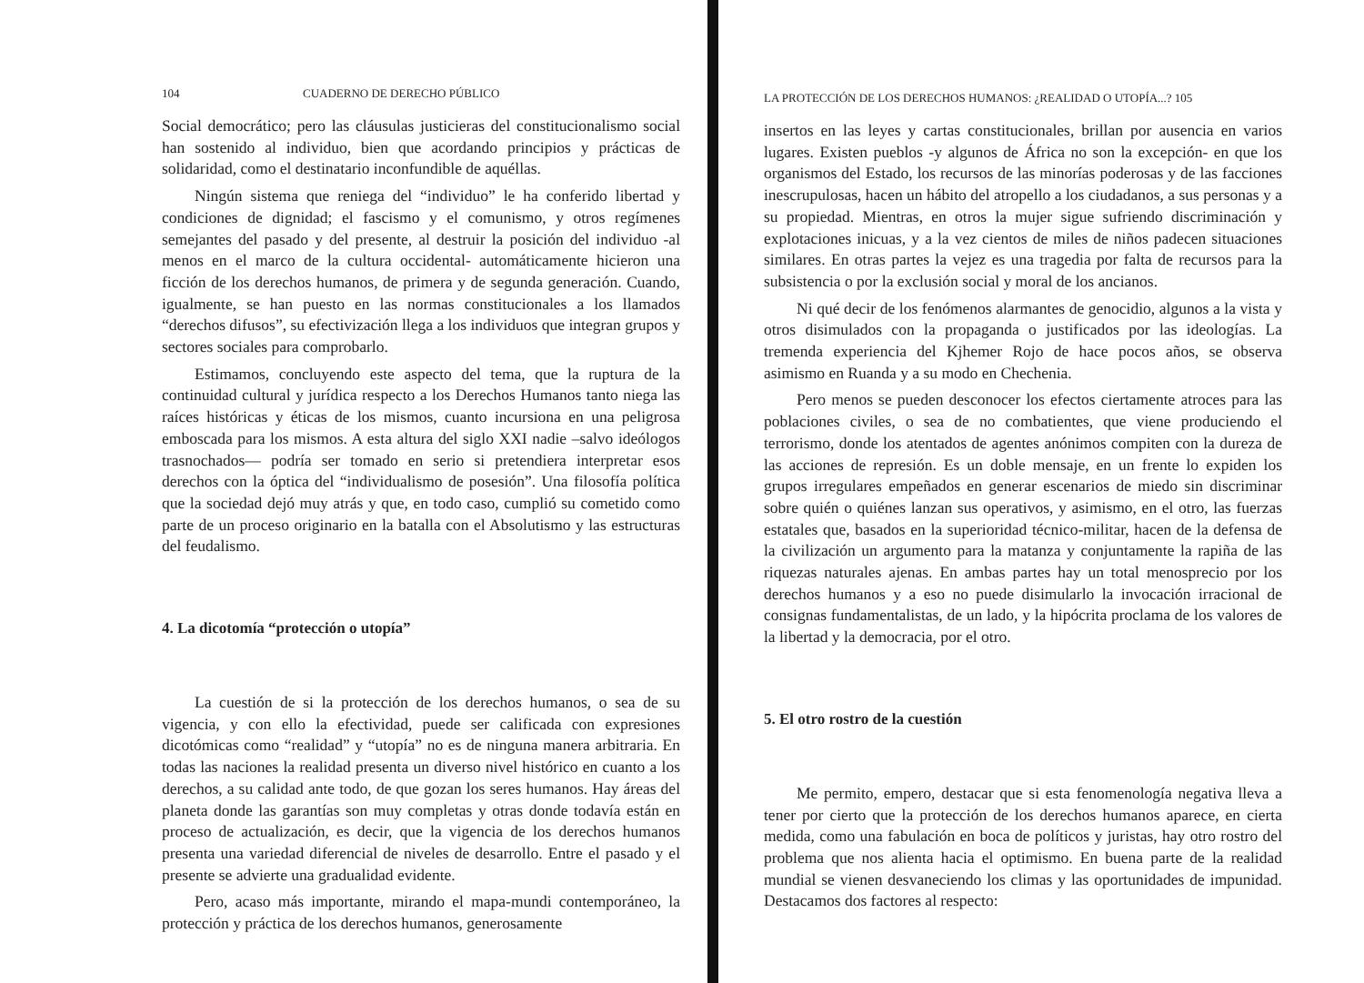104 CUADERNO DE DERECHO PÚBLICO
Social democrático; pero las cláusulas justicieras del constitucionalismo social han sostenido al individuo, bien que acordando principios y prácticas de solidaridad, como el destinatario inconfundible de aquéllas.
Ningún sistema que reniega del “individuo” le ha conferido libertad y condiciones de dignidad; el fascismo y el comunismo, y otros regímenes semejantes del pasado y del presente, al destruir la posición del individuo -al menos en el marco de la cultura occidental- automáticamente hicieron una ficción de los derechos humanos, de primera y de segunda generación. Cuando, igualmente, se han puesto en las normas constitucionales a los llamados “derechos difusos”, su efectivización llega a los individuos que integran grupos y sectores sociales para comprobarlo.
Estimamos, concluyendo este aspecto del tema, que la ruptura de la continuidad cultural y jurídica respecto a los Derechos Humanos tanto niega las raíces históricas y éticas de los mismos, cuanto incursiona en una peligrosa emboscada para los mismos. A esta altura del siglo XXI nadie –salvo ideólogos trasnochados— podría ser tomado en serio si pretendiera interpretar esos derechos con la óptica del “individualismo de posesión”. Una filosofía política que la sociedad dejó muy atrás y que, en todo caso, cumplió su cometido como parte de un proceso originario en la batalla con el Absolutismo y las estructuras del feudalismo.
4. La dicotomía “protección o utopía”
La cuestión de si la protección de los derechos humanos, o sea de su vigencia, y con ello la efectividad, puede ser calificada con expresiones dicotómicas como “realidad” y “utopía” no es de ninguna manera arbitraria. En todas las naciones la realidad presenta un diverso nivel histórico en cuanto a los derechos, a su calidad ante todo, de que gozan los seres humanos. Hay áreas del planeta donde las garantías son muy completas y otras donde todavía están en proceso de actualización, es decir, que la vigencia de los derechos humanos presenta una variedad diferencial de niveles de desarrollo. Entre el pasado y el presente se advierte una gradualidad evidente.
Pero, acaso más importante, mirando el mapa-mundi contemporáneo, la protección y práctica de los derechos humanos, generosamente
LA PROTECCIÓN DE LOS DERECHOS HUMANOS: ¿REALIDAD O UTOPÍA...? 105
insertos en las leyes y cartas constitucionales, brillan por ausencia en varios lugares. Existen pueblos -y algunos de África no son la excepción- en que los organismos del Estado, los recursos de las minorías poderosas y de las facciones inescrupulosas, hacen un hábito del atropello a los ciudadanos, a sus personas y a su propiedad. Mientras, en otros la mujer sigue sufriendo discriminación y explotaciones inicuas, y a la vez cientos de miles de niños padecen situaciones similares. En otras partes la vejez es una tragedia por falta de recursos para la subsistencia o por la exclusión social y moral de los ancianos.
Ni qué decir de los fenómenos alarmantes de genocidio, algunos a la vista y otros disimulados con la propaganda o justificados por las ideologías. La tremenda experiencia del Kjhemer Rojo de hace pocos años, se observa asimismo en Ruanda y a su modo en Chechenia.
Pero menos se pueden desconocer los efectos ciertamente atroces para las poblaciones civiles, o sea de no combatientes, que viene produciendo el terrorismo, donde los atentados de agentes anónimos compiten con la dureza de las acciones de represión. Es un doble mensaje, en un frente lo expiden los grupos irregulares empeñados en generar escenarios de miedo sin discriminar sobre quién o quiénes lanzan sus operativos, y asimismo, en el otro, las fuerzas estatales que, basados en la superioridad técnico-militar, hacen de la defensa de la civilización un argumento para la matanza y conjuntamente la rapiña de las riquezas naturales ajenas. En ambas partes hay un total menosprecio por los derechos humanos y a eso no puede disimularlo la invocación irracional de consignas fundamentalistas, de un lado, y la hipócrita proclama de los valores de la libertad y la democracia, por el otro.
5. El otro rostro de la cuestión
Me permito, empero, destacar que si esta fenomenología negativa lleva a tener por cierto que la protección de los derechos humanos aparece, en cierta medida, como una fabulación en boca de políticos y juristas, hay otro rostro del problema que nos alienta hacia el optimismo. En buena parte de la realidad mundial se vienen desvaneciendo los climas y las oportunidades de impunidad. Destacamos dos factores al respecto: